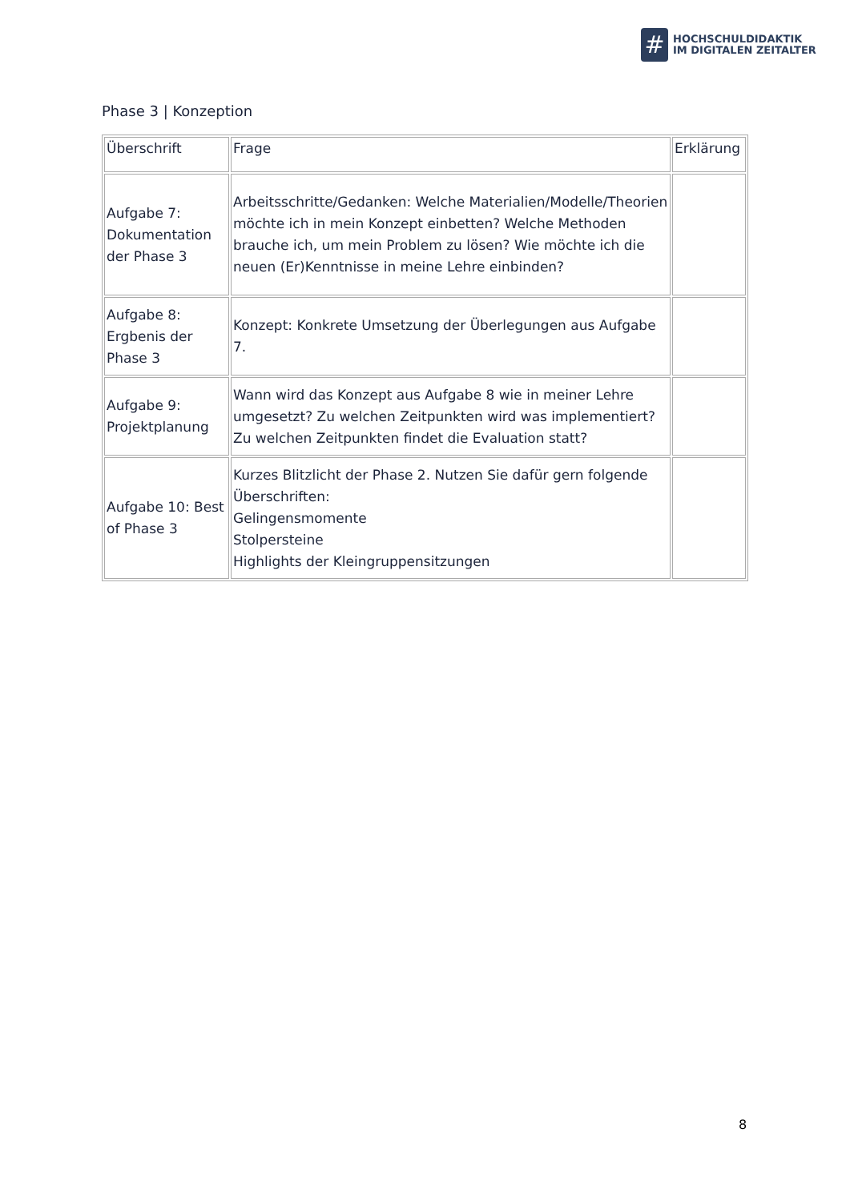#
HOCHSCHULDIDAKTIK
IM DIGITALEN ZEITALTER
Phase 3 | Konzeption
| Überschrift | Frage | Erklärung |
| --- | --- | --- |
| Aufgabe 7: Dokumentation der Phase 3 | Arbeitsschritte/Gedanken: Welche Materialien/Modelle/Theorien möchte ich in mein Konzept einbetten? Welche Methoden brauche ich, um mein Problem zu lösen? Wie möchte ich die neuen (Er)Kenntnisse in meine Lehre einbinden? | |
| Aufgabe 8: Ergbenis der Phase 3 | Konzept: Konkrete Umsetzung der Überlegungen aus Aufgabe 7. | |
| Aufgabe 9: Projektplanung | Wann wird das Konzept aus Aufgabe 8 wie in meiner Lehre umgesetzt? Zu welchen Zeitpunkten wird was implementiert? Zu welchen Zeitpunkten findet die Evaluation statt? | |
| Aufgabe 10: Best of Phase 3 | Kurzes Blitzlicht der Phase 2. Nutzen Sie dafür gern folgende Überschriften: Gelingensmomente Stolpersteine Highlights der Kleingruppensitzungen | |
8